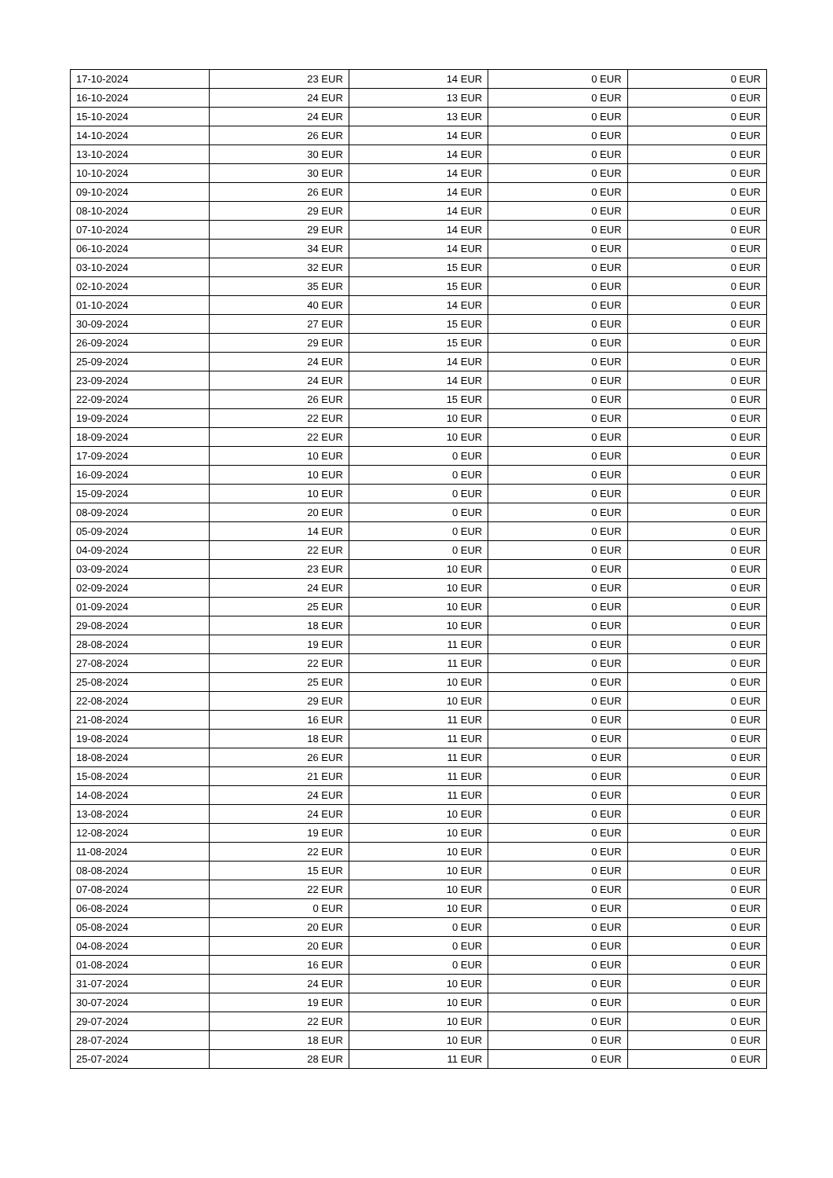| 17-10-2024 | 23 EUR | 14 EUR | 0 EUR | 0 EUR |
| 16-10-2024 | 24 EUR | 13 EUR | 0 EUR | 0 EUR |
| 15-10-2024 | 24 EUR | 13 EUR | 0 EUR | 0 EUR |
| 14-10-2024 | 26 EUR | 14 EUR | 0 EUR | 0 EUR |
| 13-10-2024 | 30 EUR | 14 EUR | 0 EUR | 0 EUR |
| 10-10-2024 | 30 EUR | 14 EUR | 0 EUR | 0 EUR |
| 09-10-2024 | 26 EUR | 14 EUR | 0 EUR | 0 EUR |
| 08-10-2024 | 29 EUR | 14 EUR | 0 EUR | 0 EUR |
| 07-10-2024 | 29 EUR | 14 EUR | 0 EUR | 0 EUR |
| 06-10-2024 | 34 EUR | 14 EUR | 0 EUR | 0 EUR |
| 03-10-2024 | 32 EUR | 15 EUR | 0 EUR | 0 EUR |
| 02-10-2024 | 35 EUR | 15 EUR | 0 EUR | 0 EUR |
| 01-10-2024 | 40 EUR | 14 EUR | 0 EUR | 0 EUR |
| 30-09-2024 | 27 EUR | 15 EUR | 0 EUR | 0 EUR |
| 26-09-2024 | 29 EUR | 15 EUR | 0 EUR | 0 EUR |
| 25-09-2024 | 24 EUR | 14 EUR | 0 EUR | 0 EUR |
| 23-09-2024 | 24 EUR | 14 EUR | 0 EUR | 0 EUR |
| 22-09-2024 | 26 EUR | 15 EUR | 0 EUR | 0 EUR |
| 19-09-2024 | 22 EUR | 10 EUR | 0 EUR | 0 EUR |
| 18-09-2024 | 22 EUR | 10 EUR | 0 EUR | 0 EUR |
| 17-09-2024 | 10 EUR | 0 EUR | 0 EUR | 0 EUR |
| 16-09-2024 | 10 EUR | 0 EUR | 0 EUR | 0 EUR |
| 15-09-2024 | 10 EUR | 0 EUR | 0 EUR | 0 EUR |
| 08-09-2024 | 20 EUR | 0 EUR | 0 EUR | 0 EUR |
| 05-09-2024 | 14 EUR | 0 EUR | 0 EUR | 0 EUR |
| 04-09-2024 | 22 EUR | 0 EUR | 0 EUR | 0 EUR |
| 03-09-2024 | 23 EUR | 10 EUR | 0 EUR | 0 EUR |
| 02-09-2024 | 24 EUR | 10 EUR | 0 EUR | 0 EUR |
| 01-09-2024 | 25 EUR | 10 EUR | 0 EUR | 0 EUR |
| 29-08-2024 | 18 EUR | 10 EUR | 0 EUR | 0 EUR |
| 28-08-2024 | 19 EUR | 11 EUR | 0 EUR | 0 EUR |
| 27-08-2024 | 22 EUR | 11 EUR | 0 EUR | 0 EUR |
| 25-08-2024 | 25 EUR | 10 EUR | 0 EUR | 0 EUR |
| 22-08-2024 | 29 EUR | 10 EUR | 0 EUR | 0 EUR |
| 21-08-2024 | 16 EUR | 11 EUR | 0 EUR | 0 EUR |
| 19-08-2024 | 18 EUR | 11 EUR | 0 EUR | 0 EUR |
| 18-08-2024 | 26 EUR | 11 EUR | 0 EUR | 0 EUR |
| 15-08-2024 | 21 EUR | 11 EUR | 0 EUR | 0 EUR |
| 14-08-2024 | 24 EUR | 11 EUR | 0 EUR | 0 EUR |
| 13-08-2024 | 24 EUR | 10 EUR | 0 EUR | 0 EUR |
| 12-08-2024 | 19 EUR | 10 EUR | 0 EUR | 0 EUR |
| 11-08-2024 | 22 EUR | 10 EUR | 0 EUR | 0 EUR |
| 08-08-2024 | 15 EUR | 10 EUR | 0 EUR | 0 EUR |
| 07-08-2024 | 22 EUR | 10 EUR | 0 EUR | 0 EUR |
| 06-08-2024 | 0 EUR | 10 EUR | 0 EUR | 0 EUR |
| 05-08-2024 | 20 EUR | 0 EUR | 0 EUR | 0 EUR |
| 04-08-2024 | 20 EUR | 0 EUR | 0 EUR | 0 EUR |
| 01-08-2024 | 16 EUR | 0 EUR | 0 EUR | 0 EUR |
| 31-07-2024 | 24 EUR | 10 EUR | 0 EUR | 0 EUR |
| 30-07-2024 | 19 EUR | 10 EUR | 0 EUR | 0 EUR |
| 29-07-2024 | 22 EUR | 10 EUR | 0 EUR | 0 EUR |
| 28-07-2024 | 18 EUR | 10 EUR | 0 EUR | 0 EUR |
| 25-07-2024 | 28 EUR | 11 EUR | 0 EUR | 0 EUR |